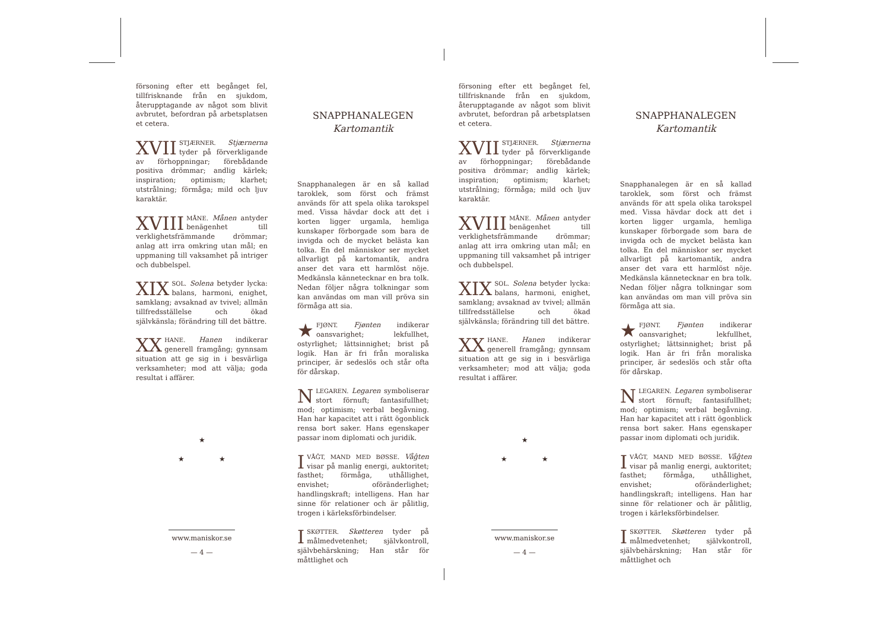försoning efter ett begånget fel, tillfrisknande från en sjukdom, återupptagande av något som blivit avbrutet, befordran på arbetsplatsen et cetera.
XVII STJÆRNER. Stjærnerna tyder på förverkligande av förhoppningar; förebådande positiva drömmar; andlig kärlek; inspiration; optimism; klarhet; utstrålning; förmåga; mild och ljuv karaktär.
XVIII MÅNE. Månen antyder benägenhet till verklighetsfrämmande drömmar; anlag att irra omkring utan mål; en uppmaning till vaksamhet på intriger och dubbelspel.
XIX SOL. Solena betyder lycka: balans, harmoni, enighet, samklang; avsaknad av tvivel; allmän tillfredsställelse och ökad självkänsla; förändring till det bättre.
XX HANE. Hanen indikerar generell framgång; gynnsam situation att ge sig in i besvärliga verksamheter; mod att välja; goda resultat i affärer.
★
★ ★
www.maniskor.se
— 4 —
SNAPPHANALEGEN
Kartomantik
Snapphanalegen är en så kallad taroklek, som först och främst används för att spela olika tarokspel med. Vissa hävdar dock att det i korten ligger urgamla, hemliga kunskaper förborgade som bara de invigda och de mycket belästa kan tolka. En del människor ser mycket allvarligt på kartomantik, andra anser det vara ett harmlöst nöje. Medkänsla kännetecknar en bra tolk. Nedan följer några tolkningar som kan användas om man vill pröva sin förmåga att sia.
★ FJØNT. Fjønten indikerar oansvarighet; lekfullhet, ostyrlighet; lättsinnighet; brist på logik. Han är fri från moraliska principer, är sedeslös och står ofta för dårskap.
NLEGAREN. Legaren symboliserar stort förnuft; fantasifullhet; mod; optimism; verbal begåvning. Han har kapacitet att i rätt ögonblick rensa bort saker. Hans egenskaper passar inom diplomati och juridik.
IVÅĜT, MAND MED BØSSE. Våĝten visar på manlig energi, auktoritet; fasthet; förmåga, uthållighet, envishet; oföränderlighet; handlingskraft; intelligens. Han har sinne för relationer och är pålitlig, trogen i kärleksförbindelser.
ISKØTTER. Skøtteren tyder på målmedvetenhet; självkontroll, självbehärskning; Han står för måttlighet och
försoning efter ett begånget fel, tillfrisknande från en sjukdom, återupptagande av något som blivit avbrutet, befordran på arbetsplatsen et cetera.
XVII STJÆRNER. Stjærnerna tyder på förverkligande av förhoppningar; förebådande positiva drömmar; andlig kärlek; inspiration; optimism; klarhet; utstrålning; förmåga; mild och ljuv karaktär.
XVIII MÅNE. Månen antyder benägenhet till verklighetsfrämmande drömmar; anlag att irra omkring utan mål; en uppmaning till vaksamhet på intriger och dubbelspel.
XIX SOL. Solena betyder lycka: balans, harmoni, enighet, samklang; avsaknad av tvivel; allmän tillfredsställelse och ökad självkänsla; förändring till det bättre.
XX HANE. Hanen indikerar generell framgång; gynnsam situation att ge sig in i besvärliga verksamheter; mod att välja; goda resultat i affärer.
★
★ ★
www.maniskor.se
— 4 —
SNAPPHANALEGEN
Kartomantik
Snapphanalegen är en så kallad taroklek, som först och främst används för att spela olika tarokspel med. Vissa hävdar dock att det i korten ligger urgamla, hemliga kunskaper förborgade som bara de invigda och de mycket belästa kan tolka. En del människor ser mycket allvarligt på kartomantik, andra anser det vara ett harmlöst nöje. Medkänsla kännetecknar en bra tolk. Nedan följer några tolkningar som kan användas om man vill pröva sin förmåga att sia.
★ FJØNT. Fjønten indikerar oansvarighet; lekfullhet, ostyrlighet; lättsinnighet; brist på logik. Han är fri från moraliska principer, är sedeslös och står ofta för dårskap.
NLEGAREN. Legaren symboliserar stort förnuft; fantasifullhet; mod; optimism; verbal begåvning. Han har kapacitet att i rätt ögonblick rensa bort saker. Hans egenskaper passar inom diplomati och juridik.
IVÅĜT, MAND MED BØSSE. Våĝten visar på manlig energi, auktoritet; fasthet; förmåga, uthållighet, envishet; oföränderlighet; handlingskraft; intelligens. Han har sinne för relationer och är pålitlig, trogen i kärleksförbindelser.
ISKØTTER. Skøtteren tyder på målmedvetenhet; självkontroll, självbehärskning; Han står för måttlighet och